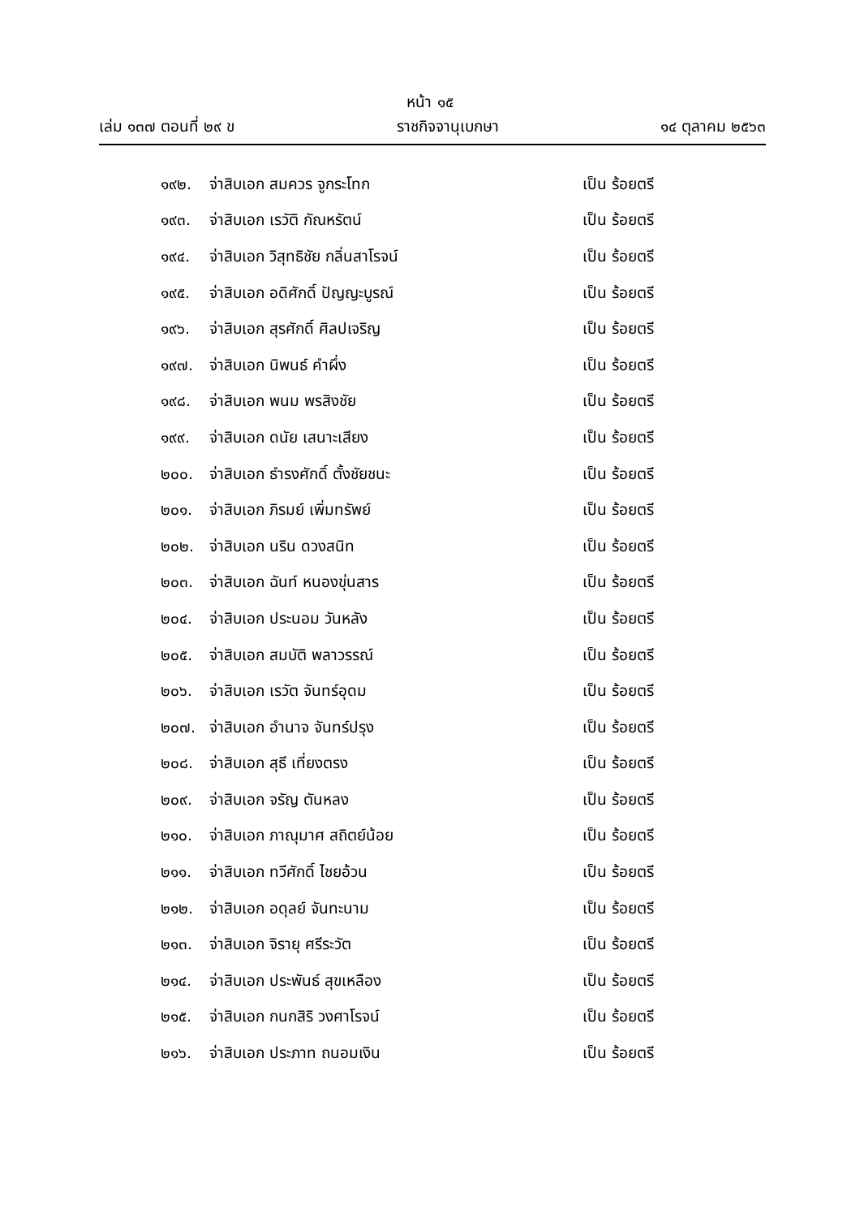หน้า ๑๕
เล่ม ๑๓๗ ตอนที่ ๒๙ ข ราชกิจจานุเบกษา ๑๔ ตุลาคม ๒๕๖๓
๑๙๒. จ่าสิบเอก สมควร จูกระโทก เป็น ร้อยตรี
๑๙๓. จ่าสิบเอก เรวัติ กัณหรัตน์ เป็น ร้อยตรี
๑๙๔. จ่าสิบเอก วิสุทธิชัย กลิ่นสาโรจน์ เป็น ร้อยตรี
๑๙๕. จ่าสิบเอก อดิศักดิ์ ปัญญะบูรณ์ เป็น ร้อยตรี
๑๙๖. จ่าสิบเอก สุรศักดิ์ ศิลปเจริญ เป็น ร้อยตรี
๑๙๗. จ่าสิบเอก นิพนธ์ คำผึ่ง เป็น ร้อยตรี
๑๙๘. จ่าสิบเอก พนม พรสิงชัย เป็น ร้อยตรี
๑๙๙. จ่าสิบเอก ดนัย เสนาะเสียง เป็น ร้อยตรี
๒๐๐. จ่าสิบเอก ธำรงศักดิ์ ตั้งชัยชนะ เป็น ร้อยตรี
๒๐๑. จ่าสิบเอก ภิรมย์ เพิ่มทรัพย์ เป็น ร้อยตรี
๒๐๒. จ่าสิบเอก นริน ดวงสนิท เป็น ร้อยตรี
๒๐๓. จ่าสิบเอก ฉันท์ หนองขุ่นสาร เป็น ร้อยตรี
๒๐๔. จ่าสิบเอก ประนอม วันหลัง เป็น ร้อยตรี
๒๐๕. จ่าสิบเอก สมบัติ พลาวรรณ์ เป็น ร้อยตรี
๒๐๖. จ่าสิบเอก เรวัต จันทร์อุดม เป็น ร้อยตรี
๒๐๗. จ่าสิบเอก อำนาจ จันทร์ปรุง เป็น ร้อยตรี
๒๐๘. จ่าสิบเอก สุธี เที่ยงตรง เป็น ร้อยตรี
๒๐๙. จ่าสิบเอก จรัญ ตันหลง เป็น ร้อยตรี
๒๑๐. จ่าสิบเอก ภาณุมาศ สถิตย์น้อย เป็น ร้อยตรี
๒๑๑. จ่าสิบเอก ทวีศักดิ์ ไชยอ้วน เป็น ร้อยตรี
๒๑๒. จ่าสิบเอก อดุลย์ จันทะนาม เป็น ร้อยตรี
๒๑๓. จ่าสิบเอก จิรายุ ศรีระวัต เป็น ร้อยตรี
๒๑๔. จ่าสิบเอก ประพันธ์ สุขเหลือง เป็น ร้อยตรี
๒๑๕. จ่าสิบเอก กนกสิริ วงศาโรจน์ เป็น ร้อยตรี
๒๑๖. จ่าสิบเอก ประภาท ถนอมเงิน เป็น ร้อยตรี